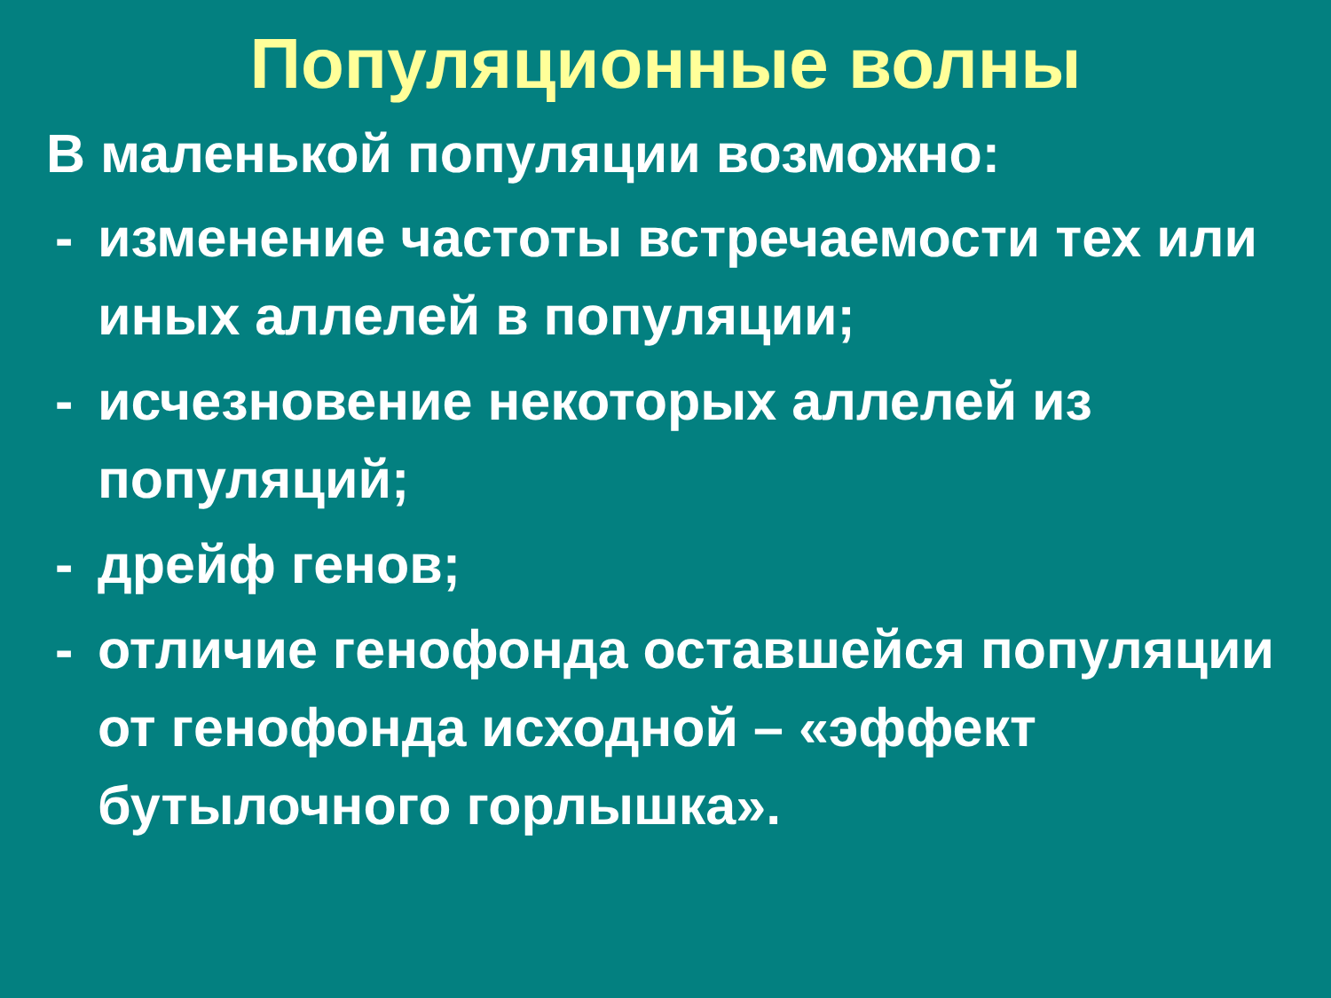Популяционные волны
В маленькой популяции возможно:
- изменение частоты встречаемости тех или иных аллелей в популяции;
- исчезновение некоторых аллелей из популяций;
- дрейф генов;
- отличие генофонда оставшейся популяции от генофонда исходной – «эффект бутылочного горлышка».